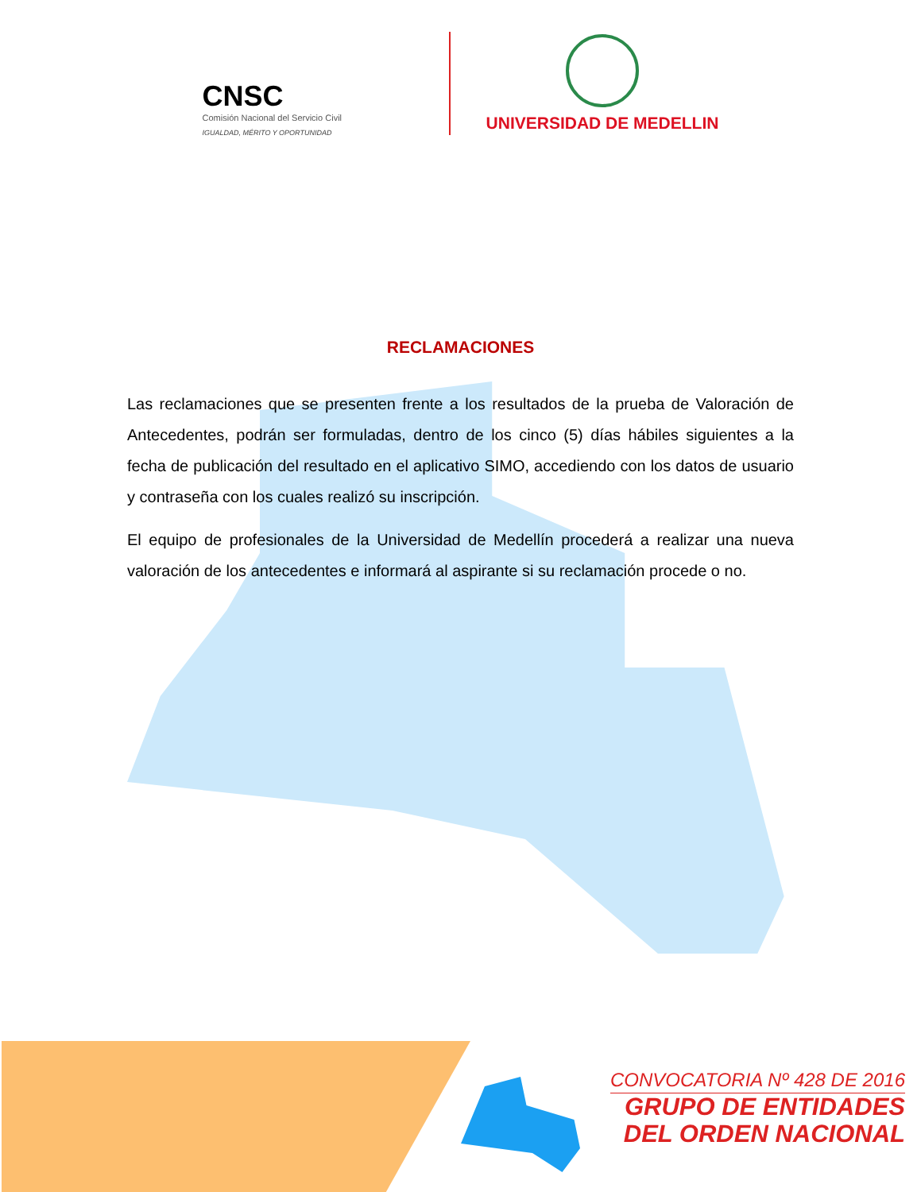CNSC
Comisión Nacional del Servicio Civil
IGUALDAD, MÉRITO Y OPORTUNIDAD
UNIVERSIDAD DE MEDELLIN
RECLAMACIONES
Las reclamaciones que se presenten frente a los resultados de la prueba de Valoración de Antecedentes, podrán ser formuladas, dentro de los cinco (5) días hábiles siguientes a la fecha de publicación del resultado en el aplicativo SIMO, accediendo con los datos de usuario y contraseña con los cuales realizó su inscripción.
El equipo de profesionales de la Universidad de Medellín procederá a realizar una nueva valoración de los antecedentes e informará al aspirante si su reclamación procede o no.
CONVOCATORIA Nº 428 DE 2016
GRUPO DE ENTIDADES
DEL ORDEN NACIONAL